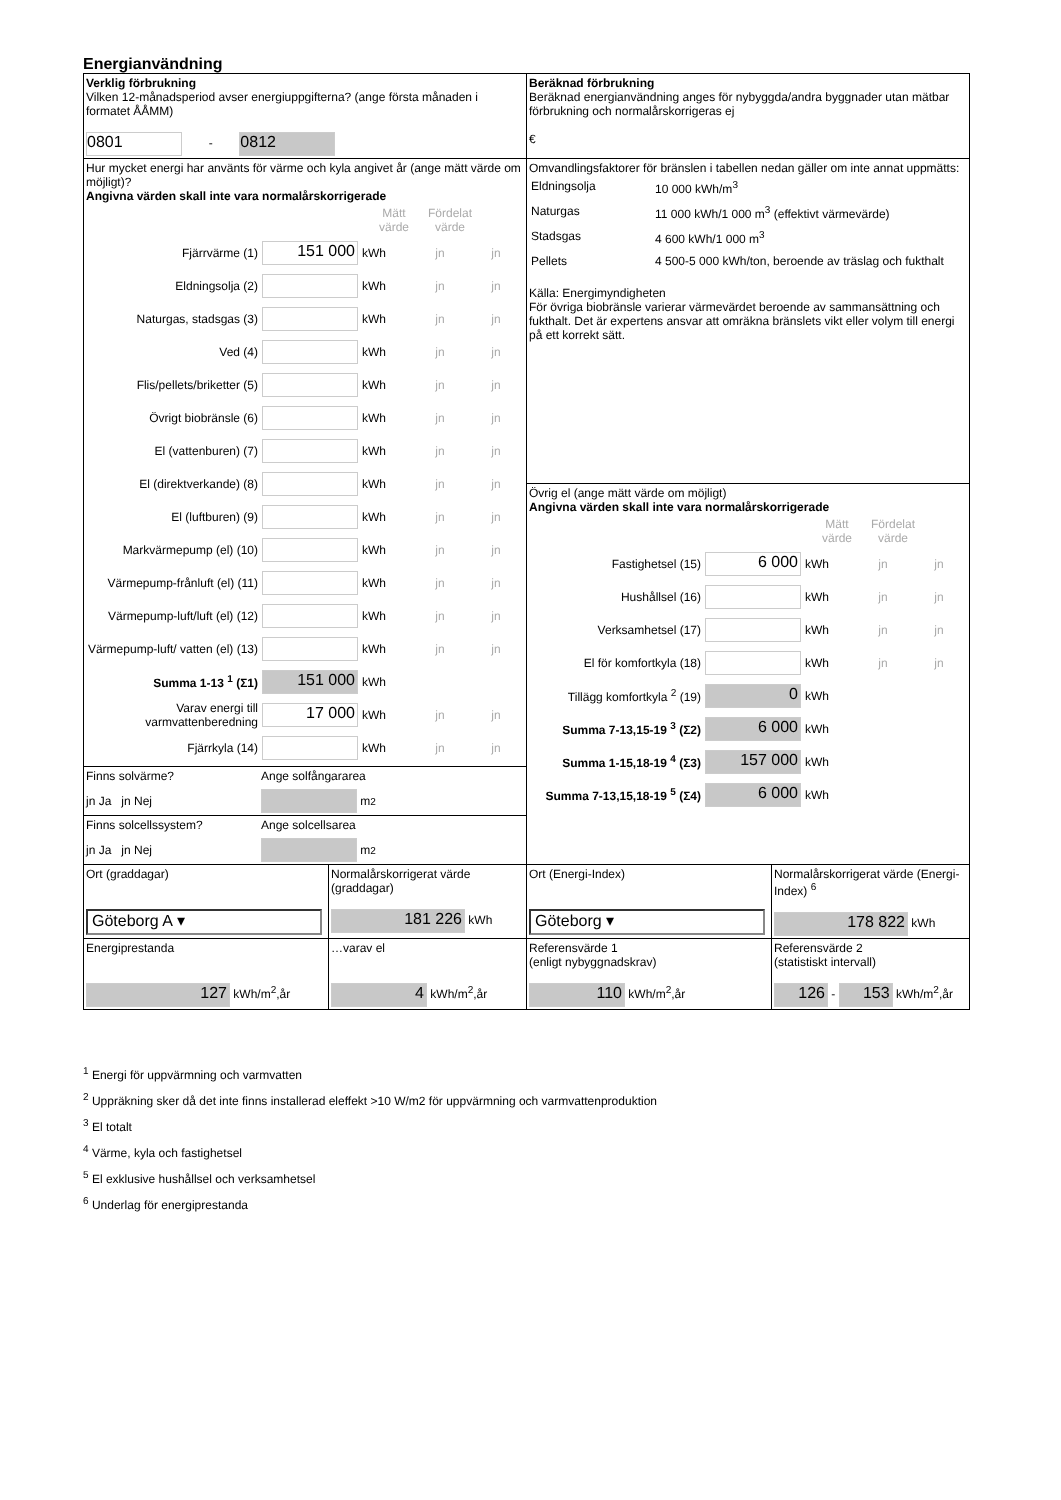Energianvändning
| Verklig förbrukning Vilken 12-månadsperiod avser energiuppgifterna? (ange första månaden i formatet ÅÅMM) 0801 - 0812 | | Beräknad förbrukning Beräknad energianvändning anges för nybyggda/andra byggnader utan mätbar förbrukning och normalårskorrigeras ej € | |
| Hur mycket energi har använts för värme och kyla angivet år (ange mätt värde om möjligt)? Angivna värden skall inte vara normalårskorrigerade Mätt värde Fördelat värde Fjärrvärme (1) 151 000 kWh jn jn Eldningsolja (2) kWh jn jn Naturgas, stadsgas (3) kWh jn jn Ved (4) kWh jn jn Flis/pellets/briketter (5) kWh jn jn Övrigt biobränsle (6) kWh jn jn El (vattenburen) (7) kWh jn jn El (direktverkande) (8) kWh jn jn El (luftburen) (9) kWh jn jn Markvärmepump (el) (10) kWh jn jn Värmepump-frånluft (el) (11) kWh jn jn Värmepump-luft/luft (el) (12) kWh jn jn Värmepump-luft/ vatten (el) (13) kWh jn jn Summa 1-13 <sup>1</sup> (Σ1) 151 000 kWh Varav energi till varmvattenberedning 17 000 kWh jn jn Fjärrkyla (14) kWh jn jn | | Omvandlingsfaktorer för bränslen i tabellen nedan gäller om inte annat uppmätts: / Eldningsolja / 10 000 kWh/m<sup>3</sup> / / Naturgas / 11 000 kWh/1 000 m<sup>3</sup> (effektivt värmevärde) / / Stadsgas / 4 600 kWh/1 000 m<sup>3</sup> / / Pellets / 4 500-5 000 kWh/ton, beroende av träslag och fukthalt / Källa: Energimyndigheten För övriga biobränsle varierar värmevärdet beroende av sammansättning och fukthalt. Det är expertens ansvar att omräkna bränslets vikt eller volym till energi på ett korrekt sätt. | |
| | | Övrig el (ange mätt värde om möjligt) Angivna värden skall inte vara normalårskorrigerade Mätt värde Fördelat värde Fastighetsel (15) 6 000 kWh jn jn Hushållsel (16) kWh jn jn Verksamhetsel (17) kWh jn jn El för komfortkyla (18) kWh jn jn Tillägg komfortkyla <sup>2</sup> (19) 0 kWh Summa 7-13,15-19 <sup>3</sup> (Σ2) 6 000 kWh Summa 1-15,18-19 <sup>4</sup> (Σ3) 157 000 kWh Summa 7-13,15,18-19 <sup>5</sup> (Σ4) 6 000 kWh | |
| Finns solvärme? Ange solfångararea jn Ja jn Nej m<sup>2</sup> | | | |
| Finns solcellssystem? Ange solcellsarea jn Ja jn Nej m<sup>2</sup> | | | |
| Ort (graddagar) Göteborg A ▾ | Normalårskorrigerat värde (graddagar) 181 226 kWh | Ort (Energi-Index) Göteborg ▾ | Normalårskorrigerat värde (Energi-Index) <sup>6</sup> 178 822 kWh |
| Energiprestanda 127 kWh/m<sup>2</sup>,år | …varav el 4 kWh/m<sup>2</sup>,år | Referensvärde 1 (enligt nybyggnadskrav) 110 kWh/m<sup>2</sup>,år | Referensvärde 2 (statistiskt intervall) 126 - 153 kWh/m<sup>2</sup>,år |
<sup>1</sup> Energi för uppvärmning och varmvatten
<sup>2</sup> Uppräkning sker då det inte finns installerad eleffekt >10 W/m2 för uppvärmning och varmvattenproduktion
<sup>3</sup> El totalt
<sup>4</sup> Värme, kyla och fastighetsel
<sup>5</sup> El exklusive hushållsel och verksamhetsel
<sup>6</sup> Underlag för energiprestanda